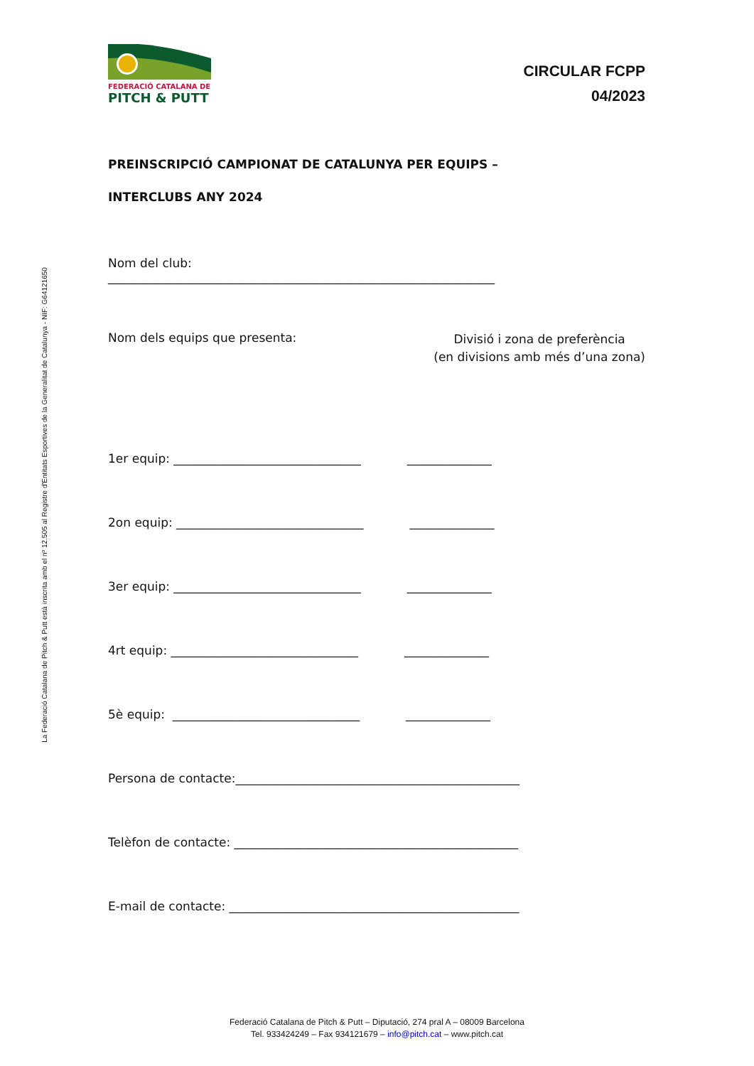La Federació Catalana de Pitch & Putt està inscrita amb el nº 12.505 al Registre d'Entitats Esportives de la Generalitat de Catalunya - NIF: G64121650
FEDERACIÓ CATALANA DE
PITCH & PUTT
CIRCULAR FCPP
04/2023
PREINSCRIPCIÓ CAMPIONAT DE CATALUNYA PER EQUIPS –
INTERCLUBS ANY 2024
Nom del club:
________________________________________________________________
Nom dels equips que presenta:
Divisió i zona de preferència
(en divisions amb més d’una zona)
1er equip: _______________________________ ______________
2on equip: _______________________________ ______________
3er equip: _______________________________ ______________
4rt equip: _______________________________ ______________
5è equip: _______________________________ ______________
Persona de contacte:_______________________________________________
Telèfon de contacte: _______________________________________________
E-mail de contacte: ________________________________________________
Federació Catalana de Pitch & Putt – Diputació, 274 pral A – 08009 Barcelona
Tel. 933424249 – Fax 934121679 – info@pitch.cat – www.pitch.cat